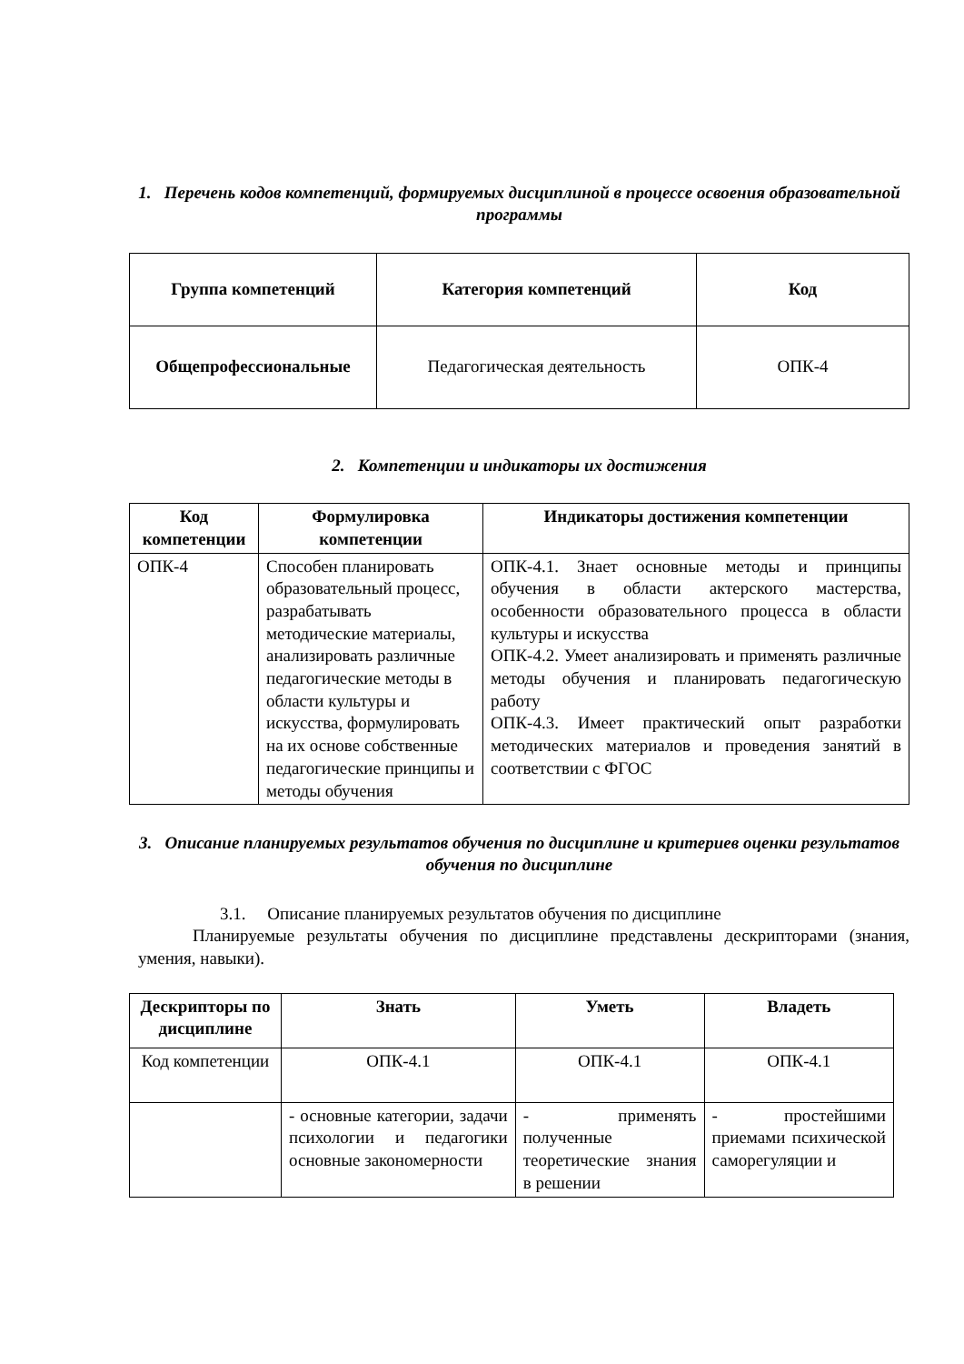1. Перечень кодов компетенций, формируемых дисциплиной в процессе освоения образовательной программы
| Группа компетенций | Категория компетенций | Код |
| --- | --- | --- |
| Общепрофессиональные | Педагогическая деятельность | ОПК-4 |
2. Компетенции и индикаторы их достижения
| Код компетенции | Формулировка компетенции | Индикаторы достижения компетенции |
| --- | --- | --- |
| ОПК-4 | Способен планировать образовательный процесс, разрабатывать методические материалы, анализировать различные педагогические методы в области культуры и искусства, формулировать на их основе собственные педагогические принципы и методы обучения | ОПК-4.1. Знает основные методы и принципы обучения в области актерского мастерства, особенности образовательного процесса в области культуры и искусства ОПК-4.2. Умеет анализировать и применять различные методы обучения и планировать педагогическую работу ОПК-4.3. Имеет практический опыт разработки методических материалов и проведения занятий в соответствии с ФГОС |
3. Описание планируемых результатов обучения по дисциплине и критериев оценки результатов обучения по дисциплине
3.1. Описание планируемых результатов обучения по дисциплине
Планируемые результаты обучения по дисциплине представлены дескрипторами (знания, умения, навыки).
| Дескрипторы по дисциплине | Знать | Уметь | Владеть |
| --- | --- | --- | --- |
| Код компетенции | ОПК-4.1 | ОПК-4.1 | ОПК-4.1 |
| | - основные категории, задачи психологии и педагогики основные закономерности | - применять полученные теоретические знания в решении | - простейшими приемами психической саморегуляции и |